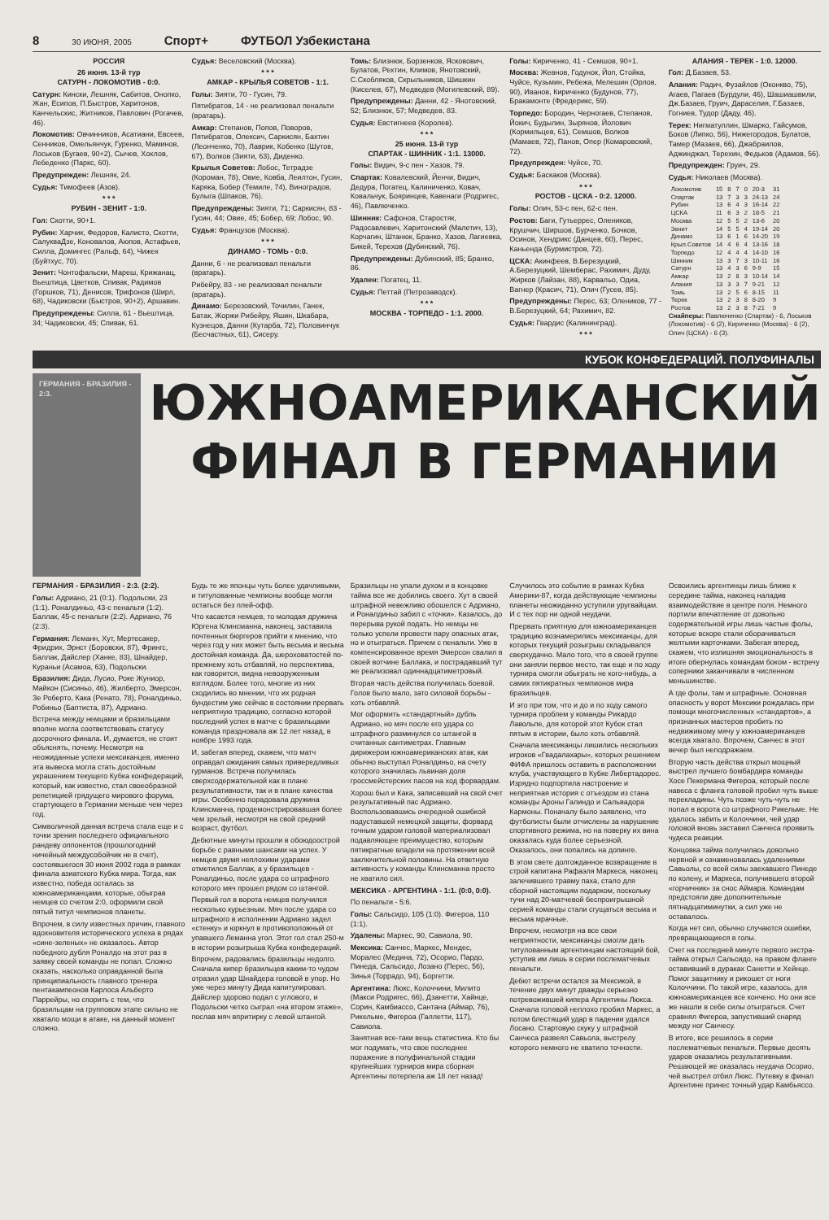8 30 ИЮНЯ, 2005 Спорт+ ФУТБОЛ Узбекистана
РОССИЯ
26 июня. 13-й тур
САТУРН - ЛОКОМОТИВ - 0:0.
Сатурн: Кински, Лешняк, Сабитов, Онопко, Жан, Есипов, П.Быстров, Харитонов, Канчельскис, Житников, Павлович (Рогачев, 46).
Локомотив: Овчинников, Асатиани, Евсеев, Сенников, Омельянчук, Гуренко, Маминов, Лоськов (Бугаев, 90+2), Сычев, Хохлов, Лебеденко (Паркс, 60).
Предупрежден: Лешняк, 24.
Судья: Тимофеев (Азов).
* * *
РУБИН - ЗЕНИТ - 1:0.
Гол: Скотти, 90+1.
Рубин: Харчик, Федоров, Калисто, Скотти, СалукваДзе, Коновалов, Аюпов, Астафьев, Силла, Домингес (Ральф, 64), Чижек (Буйтхус, 70).
Зенит: Чонтофальски, Мареш, Крижанац, Вьештица, Цветков, Спивак, Радимов (Горшков, 71), Денисов, Трифонов (Ширл, 68), Чадиковски (Быстров, 90+2), Аршавин.
Предупреждены: Силла, 61 - Вьештица, 34; Чадиковски, 45; Спивак, 61.
Судья: Веселовский (Москва).
* * *
АМКАР - КРЫЛЬЯ СОВЕТОВ - 1:1.
Голы: Зияти, 70 - Гусин, 79.
Пятибратов, 14 - не реализовал пенальти (вратарь).
Амкар: Степанов, Попов, Поворов, Пятибратов, Олексич, Саркисян, Бахтин (Леонченко, 70), Лаврик, Кобенко (Шутов, 67), Волков (Зияти, 63), Диденко.
Крылья Советов: Лобос, Тетрадзе (Короман, 78), Овие, Ковба, Леилтон, Гусин, Каряка, Бобер (Темиле, 74), Виноградов, Булыга (Шпаков, 76).
Предупреждены: Зияти, 71; Саркисян, 83 - Гусин, 44; Овие, 45; Бобер, 69; Лобос, 90.
Судья: Французов (Москва).
* * *
ДИНАМО - ТОМЬ - 0:0.
Данни, 6 - не реализовал пенальти (вратарь).
Рибейру, 83 - не реализовал пенальти (вратарь).
Динамо: Березовский, Точилин, Ганек, Батак, Жоржи Рибейру, Яшин, Шкабара, Кузнецов, Данни (Кутарба, 72), Половинчук (Бесчастных, 61), Сисеру.
Томь: Близнюк, Борзенков, Ясковович, Булатов, Рехтин, Климов, Янотовский, С.Скобляков, Скрыльников, Шишкин (Киселев, 67), Медведев (Могилевский, 89).
Предупреждены: Данни, 42 - Янотовский, 52; Близнюк, 57; Медведев, 83.
Судья: Евстигнеев (Королев).
* * *
25 июня. 13-й тур
СПАРТАК - ШИННИК - 1:1. 13000.
Голы: Видич, 9-с пен - Хазов, 79.
Спартак: Ковалевский, Йенчи, Видич, Дедура, Погатец, Калиниченко, Ковач, Ковальчук, Бояринцев, Кавенаги (Родригес, 46), Павлюченко.
Шинник: Сафонов, Старостяк, Радосавлевич, Харитонский (Малетич, 13), Корчагин, Штанюк, Бранко, Хазов, Лагиевка, Бикей, Терехов (Дубинский, 76).
Предупреждены: Дубинский, 85; Бранко, 86.
Удален: Погатец, 11.
Судья: Петтай (Петрозаводск).
* * *
МОСКВА - ТОРПЕДО - 1:1. 2000.
Голы: Кириченко, 41 - Семшов, 90+1.
Москва: Жевнов, Годунок, Йоп, Стойка, Чуйсе, Кузьмин, Ребежа, Мелешин (Орлов, 90), Иванов, Кириченко (Будунов, 77), Бракамонте (Фредерикс, 59).
Торпедо: Бородин, Черногаев, Степанов, Йокич, Будылин, Зырянов, Йолович (Кормильцев, 61), Семшов, Волков (Мамаев, 72), Панов, Опер (Комаровский, 72).
Предупрежден: Чуйсе, 70.
Судья: Баскаков (Москва).
* * *
РОСТОВ - ЦСКА - 0:2. 12000.
Голы: Олич, 53-с пен, 62-с пен.
Ростов: Баги, Гутьеррес, Олеников, Крушчич, Ширшов, Бурченко, Бочков, Осинов, Хендрикс (Данцев, 60), Перес, Каньенда (Бурмистров, 72).
ЦСКА: Акинфеев, В.Березуцкий, А.Березуцкий, Шемберас, Рахимич, Дуду, Жирков (Лайзан, 88), Карвальо, Одиа, Вагнер (Красич, 71), Олич (Гусев, 85).
Предупреждены: Перес, 63; Олеников, 77 - В.Березуцкий, 64; Рахимич, 82.
Судья: Гвардис (Калининград).
* * *
АЛАНИЯ - ТЕРЕК - 1:0. 12000.
Гол: Д.Базаев, 53.
Алания: Радич, Фузайлов (Оконкво, 75), Агаев, Пагаев (Бурдули, 46), Шашиашвили, Дж.Базаев, Груич, Дараселия, Г.Базаев, Гогниев, Тудор (Даду, 46).
Терек: Нигматуллин, Шмарко, Гайсумов, Боков (Липко, 56), Нижегородов, Булатов, Тамер (Мазаев, 66), Джабраилов, Аджинджал, Терехин, Федьков (Адамов, 56).
Предупрежден: Груич, 29.
Судья: Николаев (Москва).
| Локомотив | 15 | 8 | 7 | 0 | 20-3 | 31 |
| Спартак | 13 | 7 | 3 | 3 | 24-13 | 24 |
| Рубин | 13 | 6 | 4 | 3 | 16-14 | 22 |
| ЦСКА | 11 | 6 | 3 | 2 | 18-5 | 21 |
| Москва | 12 | 5 | 5 | 2 | 13-6 | 20 |
| Зенит | 14 | 5 | 5 | 4 | 19-14 | 20 |
| Динамо | 13 | 6 | 1 | 6 | 14-20 | 19 |
| Крыл.Советов | 14 | 4 | 6 | 4 | 13-16 | 18 |
| Торпедо | 12 | 4 | 4 | 4 | 14-10 | 16 |
| Шинник | 13 | 3 | 7 | 3 | 10-11 | 16 |
| Сатурн | 13 | 4 | 3 | 6 | 9-9 | 15 |
| Амкар | 13 | 2 | 8 | 3 | 10-14 | 14 |
| Алания | 13 | 3 | 3 | 7 | 9-21 | 12 |
| Томь | 13 | 2 | 5 | 6 | 8-15 | 11 |
| Терек | 13 | 2 | 3 | 8 | 8-20 | 9 |
| Ростов | 13 | 2 | 3 | 8 | 7-21 | 9 |
Снайперы: Павлюченко (Спартак) - 6, Лоськов (Локомотив) - 6 (2), Кириченко (Москва) - 6 (2), Олич (ЦСКА) - 6 (3).
КУБОК КОНФЕДЕРАЦИЙ. ПОЛУФИНАЛЫ
ГЕРМАНИЯ - БРАЗИЛИЯ - 2:3.
ЮЖНОАМЕРИКАНСКИЙ
ФИНАЛ В ГЕРМАНИИ
ГЕРМАНИЯ - БРАЗИЛИЯ - 2:3. (2:2).
Голы: Адриано, 21 (0:1). Подольски, 23 (1:1). Роналдиньо, 43-с пенальти (1:2). Баллак, 45-с пенальти (2:2). Адриано, 76 (2:3).
Германия: Леманн, Хут, Мертесакер, Фридрих, Эрнст (Боровски, 87), Фрингс, Баллак, Дайслер (Ханке, 83), Шнайдер, Кураньи (Асамоа, 63), Подольски.
Бразилия: Дида, Лусио, Роке Жуниор, Майкон (Сисиньо, 46), Жилберто, Эмерсон, Зе Роберто, Кака (Ренато, 78), Роналдиньо, Робиньо (Баптиста, 87), Адриано.
Встреча между немцами и бразильцами вполне могла соответствовать статусу досрочного финала. И, думается, не стоит объяснять, почему. Несмотря на неожиданные успехи мексиканцев, именно эта вывеска могла стать достойным украшением текущего Кубка конфедераций, который, как известно, стал своеобразной репетицией грядущего мирового форума, стартующего в Германии меньше чем через год.
Символичной данная встреча стала еще и с точки зрения последнего официального рандеву оппонентов (прошлогодний ничейный междусобойчик не в счет), состоявшегося 30 июня 2002 года в рамках финала азиатского Кубка мира. Тогда, как известно, победа осталась за южноамериканцами, которые, обыграв немцев со счетом 2:0, оформили свой пятый титул чемпионов планеты.
Впрочем, в силу известных причин, главного вдохновителя исторического успеха в рядах «сине-зеленых» не оказалось. Автор победного дубля Роналдо на этот раз в заявку своей команды не попал. Сложно сказать, насколько оправданной была принципиальность главного тренера пентакампеонов Карлоса Альберто Паррейры, но спорить с тем, что бразильцам на групповом этапе сильно не хватало мощи в атаке, на данный момент сложно.
Будь те же японцы чуть более удачливыми, и титулованные чемпионы вообще могли остаться без плей-офф.
Что касается немцев, то молодая дружина Юргена Клинсманна, наконец, заставила почтенных бюргеров прийти к мнению, что через год у них может быть весьма и весьма достойная команда. Да, шероховатостей по-прежнему хоть отбавляй, но перспектива, как говорится, видна невооруженным взглядом. Более того, многие из них сходились во мнении, что их родная бундестим уже сейчас в состоянии прервать неприятную традицию, согласно которой последний успех в матче с бразильцами команда праздновала аж 12 лет назад, в ноябре 1993 года.
И, забегая вперед, скажем, что матч оправдал ожидания самых привередливых гурманов. Встреча получилась сверхсодержательной как в плане результативности, так и в плане качества игры. Особенно порадовала дружина Клинсманна, продемонстрировавшая более чем зрелый, несмотря на свой средний возраст, футбол.
Дебютные минуты прошли в обоюдоострой борьбе с равными шансами на успех. У немцев двумя неплохими ударами отметился Баллак, а у бразильцев - Роналдиньо, после удара со штрафного которого мяч прошел рядом со штангой.
Первый гол в ворота немцев получился несколько курьезным. Мяч после удара со штрафного в исполнении Адриано задел «стенку» и юркнул в противоположный от упавшего Леманна угол. Этот гол стал 250-м в истории розыгрыша Кубка конфедераций.
Впрочем, радовались бразильцы недолго. Сначала кипер бразильцев каким-то чудом отразил удар Шнайдера головой в упор. Но уже через минуту Дида капитулировал. Дайслер здорово подал с углового, и Подольски четко сыграл «на втором этаже», послав мяч впритирку с левой штангой.
Бразильцы не упали духом и в концовке тайма все же добились своего. Хут в своей штрафной невежливо обошелся с Адриано, и Роналдиньо забил с «точки». Казалось, до перерыва рукой подать. Но немцы не только успели провести пару опасных атак, но и отыграться. Причем с пенальти. Уже в компенсированное время Эмерсон свалил в своей вотчине Баллака, и пострадавший тут же реализовал одиннадцатиметровый.
Вторая часть действа получилась боевой. Голов было мало, зато силовой борьбы - хоть отбавляй.
Мог оформить «стандартный» дубль Адриано, но мяч после его удара со штрафного разминулся со штангой в считанных сантиметрах. Главным дирижером южноамериканских атак, как обычно выступал Роналдиньо, на счету которого значилась львиная доля гроссмейстерских пасов на ход форвардам.
Хорош был и Кака, записавший на свой счет результативный пас Адриано. Воспользовавшись очередной ошибкой подуставшей немецкой защиты, форвард точным ударом головой материализовал подавляющее преимущество, которым пятикратные владели на протяжении всей заключительной половины. На ответную активность у команды Клинсманна просто не хватило сил.
МЕКСИКА - АРГЕНТИНА - 1:1. (0:0, 0:0).
По пенальти - 5:6.
Голы: Сальсидо, 105 (1:0). Фигероа, 110 (1:1).
Удалены: Маркес, 90, Савиола, 90.
Мексика: Санчес, Маркес, Мендес, Моралес (Медина, 72), Осорио, Пардо, Пинеда, Сальсидо, Лозано (Перес, 56), Зинья (Торрадо, 94), Боргетти.
Аргентина: Люкс, Колоччини, Милито (Макси Родригес, 66), Дзанетти, Хайнце, Сорин, Камбиассо, Сантана (Аймар, 76), Рикельме, Фигероа (Галлетти, 117), Савиола.
Занятная все-таки вещь статистика. Кто бы мог подумать, что свое последнее поражение в полуфинальной стадии крупнейших турниров мира сборная Аргентины потерпела аж 18 лет назад!
Случилось это событие в рамках Кубка Америки-87, когда действующие чемпионы планеты неожиданно уступили уругвайцам. И с тех пор ни одной неудачи.
Прервать приятную для южноамериканцев традицию вознамерились мексиканцы, для которых текущий розыгрыш складывался сверхудачно. Мало того, что в своей группе они заняли первое место, так еще и по ходу турнира смогли обыграть не кого-нибудь, а самих пятикратных чемпионов мира бразильцев.
И это при том, что и до и по ходу самого турнира проблем у команды Рикардо Лавольпе, для которой этот Кубок стал пятым в истории, было хоть отбавляй.
Сначала мексиканцы лишились нескольких игроков «Гвадалахары», которых решением ФИФА пришлось оставить в расположении клуба, участвующего в Кубке Либертадорес. Изрядно подпортила настроение и неприятная история с отъездом из стана команды Ароны Галиндо и Сальвадора Кармоны. Поначалу было заявлено, что футболисты были отчислены за нарушение спортивного режима, но на поверку их вина оказалась куда более серьезной. Оказалось, они попались на допинге.
В этом свете долгожданное возвращение в строй капитана Рафаэля Маркеса, наконец залечившего травму паха, стало для сборной настоящим подарком, поскольку тучи над 20-матчевой беспроигрышной серией команды стали сгущаться весьма и весьма мрачные.
Впрочем, несмотря на все свои неприятности, мексиканцы смогли дать титулованным аргентинцам настоящий бой, уступив им лишь в серии послематчевых пенальти.
Дебют встречи остался за Мексикой, в течение двух минут дважды серьезно потревожившей кипера Аргентины Люкса. Сначала головой неплохо пробил Маркес, а потом блестящий удар в падении удался Лосано. Стартовую скуку у штрафной Санчеса развеял Савьола, выстрелу которого немного не хватило точности.
Освоились аргентинцы лишь ближе к середине тайма, наконец наладив взаимодействие в центре поля. Немного портили впечатление от довольно содержательной игры лишь частые фолы, которые вскоре стали оборачиваться желтыми карточками. Забегая вперед, скажем, что излишняя эмоциональность в итоге обернулась командам боком - встречу соперники заканчивали в численном меньшинстве.
А где фолы, там и штрафные. Основная опасность у ворот Мексики рождалась при помощи многочисленных «стандартов», а признанных мастеров пробить по недвижимому мячу у южноамериканцев всегда хватало. Впрочем, Санчес в этот вечер был неподражаем.
Вторую часть действа открыл мощный выстрел лучшего бомбардира команды Хосе Пекермана Фигероа, который после навеса с фланга головой пробил чуть выше перекладины. Чуть позже чуть-чуть не попал в ворота со штрафного Рикельме. Не удалось забить и Колоччини, чей удар головой вновь заставил Санчеса проявить чудеса реакции.
Концовка тайма получилась довольно нервной и ознаменовалась удалениями Савьолы, со всей силы заехавшего Пинеде по колену, и Маркеса, получившего второй «горчичник» за снос Аймара. Командам предстояли две дополнительные пятнадцатиминутки, а сил уже не оставалось.
Когда нет сил, обычно случаются ошибки, превращающиеся в голы.
Счет на последней минуте первого экстра-тайма открыл Сальсидо, на правом фланге оставивший в дураках Санетти и Хейнце. Помог защитнику и рикошет от ноги Колоччини. По такой игре, казалось, для южноамериканцев все кончено. Но они все же нашли в себе силы отыграться. Счет сравнял Фигероа, запустивший снаряд между ног Санчесу.
В итоге, все решилось в серии послематчевых пенальти. Первые десять ударов оказались результативными. Решающей же оказалась неудача Осорио, чей выстрел отбил Люкс. Путевку в финал Аргентине принес точный удар Камбьяссо.